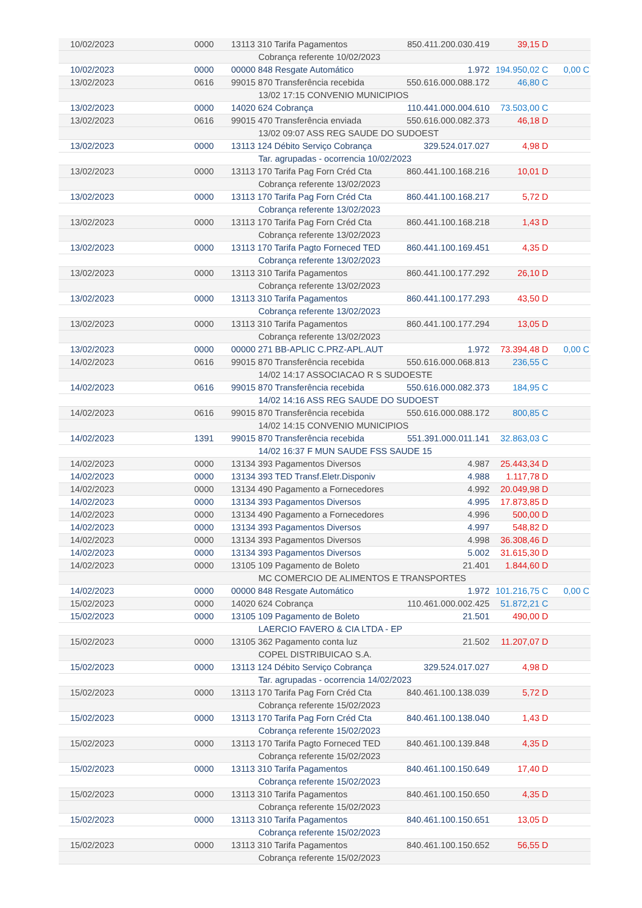| 10/02/2023 | 0000 | 13113 310 Tarifa Pagamentos | 850.411.200.030.419 | 39,15 D | |
| | | Cobrança referente 10/02/2023 | | | |
| 10/02/2023 | 0000 | 00000 848 Resgate Automático | 1.972 | 194.950,02 C | 0,00 C |
| 13/02/2023 | 0616 | 99015 870 Transferência recebida | 550.616.000.088.172 | 46,80 C | |
| | | 13/02 17:15 CONVENIO MUNICIPIOS | | | |
| 13/02/2023 | 0000 | 14020 624 Cobrança | 110.441.000.004.610 | 73.503,00 C | |
| 13/02/2023 | 0616 | 99015 470 Transferência enviada | 550.616.000.082.373 | 46,18 D | |
| | | 13/02 09:07 ASS REG SAUDE DO SUDOEST | | | |
| 13/02/2023 | 0000 | 13113 124 Débito Serviço Cobrança | 329.524.017.027 | 4,98 D | |
| | | Tar. agrupadas - ocorrencia 10/02/2023 | | | |
| 13/02/2023 | 0000 | 13113 170 Tarifa Pag Forn Créd Cta | 860.441.100.168.216 | 10,01 D | |
| | | Cobrança referente 13/02/2023 | | | |
| 13/02/2023 | 0000 | 13113 170 Tarifa Pag Forn Créd Cta | 860.441.100.168.217 | 5,72 D | |
| | | Cobrança referente 13/02/2023 | | | |
| 13/02/2023 | 0000 | 13113 170 Tarifa Pag Forn Créd Cta | 860.441.100.168.218 | 1,43 D | |
| | | Cobrança referente 13/02/2023 | | | |
| 13/02/2023 | 0000 | 13113 170 Tarifa Pagto Forneced TED | 860.441.100.169.451 | 4,35 D | |
| | | Cobrança referente 13/02/2023 | | | |
| 13/02/2023 | 0000 | 13113 310 Tarifa Pagamentos | 860.441.100.177.292 | 26,10 D | |
| | | Cobrança referente 13/02/2023 | | | |
| 13/02/2023 | 0000 | 13113 310 Tarifa Pagamentos | 860.441.100.177.293 | 43,50 D | |
| | | Cobrança referente 13/02/2023 | | | |
| 13/02/2023 | 0000 | 13113 310 Tarifa Pagamentos | 860.441.100.177.294 | 13,05 D | |
| | | Cobrança referente 13/02/2023 | | | |
| 13/02/2023 | 0000 | 00000 271 BB-APLIC C.PRZ-APL.AUT | 1.972 | 73.394,48 D | 0,00 C |
| 14/02/2023 | 0616 | 99015 870 Transferência recebida | 550.616.000.068.813 | 236,55 C | |
| | | 14/02 14:17 ASSOCIACAO R S SUDOESTE | | | |
| 14/02/2023 | 0616 | 99015 870 Transferência recebida | 550.616.000.082.373 | 184,95 C | |
| | | 14/02 14:16 ASS REG SAUDE DO SUDOEST | | | |
| 14/02/2023 | 0616 | 99015 870 Transferência recebida | 550.616.000.088.172 | 800,85 C | |
| | | 14/02 14:15 CONVENIO MUNICIPIOS | | | |
| 14/02/2023 | 1391 | 99015 870 Transferência recebida | 551.391.000.011.141 | 32.863,03 C | |
| | | 14/02 16:37 F MUN SAUDE FSS SAUDE 15 | | | |
| 14/02/2023 | 0000 | 13134 393 Pagamentos Diversos | 4.987 | 25.443,34 D | |
| 14/02/2023 | 0000 | 13134 393 TED Transf.Eletr.Disponiv | 4.988 | 1.117,78 D | |
| 14/02/2023 | 0000 | 13134 490 Pagamento a Fornecedores | 4.992 | 20.049,98 D | |
| 14/02/2023 | 0000 | 13134 393 Pagamentos Diversos | 4.995 | 17.873,85 D | |
| 14/02/2023 | 0000 | 13134 490 Pagamento a Fornecedores | 4.996 | 500,00 D | |
| 14/02/2023 | 0000 | 13134 393 Pagamentos Diversos | 4.997 | 548,82 D | |
| 14/02/2023 | 0000 | 13134 393 Pagamentos Diversos | 4.998 | 36.308,46 D | |
| 14/02/2023 | 0000 | 13134 393 Pagamentos Diversos | 5.002 | 31.615,30 D | |
| 14/02/2023 | 0000 | 13105 109 Pagamento de Boleto | 21.401 | 1.844,60 D | |
| | | MC COMERCIO DE ALIMENTOS E TRANSPORTES | | | |
| 14/02/2023 | 0000 | 00000 848 Resgate Automático | 1.972 | 101.216,75 C | 0,00 C |
| 15/02/2023 | 0000 | 14020 624 Cobrança | 110.461.000.002.425 | 51.872,21 C | |
| 15/02/2023 | 0000 | 13105 109 Pagamento de Boleto | 21.501 | 490,00 D | |
| | | LAERCIO FAVERO & CIA LTDA - EP | | | |
| 15/02/2023 | 0000 | 13105 362 Pagamento conta luz | 21.502 | 11.207,07 D | |
| | | COPEL DISTRIBUICAO S.A. | | | |
| 15/02/2023 | 0000 | 13113 124 Débito Serviço Cobrança | 329.524.017.027 | 4,98 D | |
| | | Tar. agrupadas - ocorrencia 14/02/2023 | | | |
| 15/02/2023 | 0000 | 13113 170 Tarifa Pag Forn Créd Cta | 840.461.100.138.039 | 5,72 D | |
| | | Cobrança referente 15/02/2023 | | | |
| 15/02/2023 | 0000 | 13113 170 Tarifa Pag Forn Créd Cta | 840.461.100.138.040 | 1,43 D | |
| | | Cobrança referente 15/02/2023 | | | |
| 15/02/2023 | 0000 | 13113 170 Tarifa Pagto Forneced TED | 840.461.100.139.848 | 4,35 D | |
| | | Cobrança referente 15/02/2023 | | | |
| 15/02/2023 | 0000 | 13113 310 Tarifa Pagamentos | 840.461.100.150.649 | 17,40 D | |
| | | Cobrança referente 15/02/2023 | | | |
| 15/02/2023 | 0000 | 13113 310 Tarifa Pagamentos | 840.461.100.150.650 | 4,35 D | |
| | | Cobrança referente 15/02/2023 | | | |
| 15/02/2023 | 0000 | 13113 310 Tarifa Pagamentos | 840.461.100.150.651 | 13,05 D | |
| | | Cobrança referente 15/02/2023 | | | |
| 15/02/2023 | 0000 | 13113 310 Tarifa Pagamentos | 840.461.100.150.652 | 56,55 D | |
| | | Cobrança referente 15/02/2023 | | | |